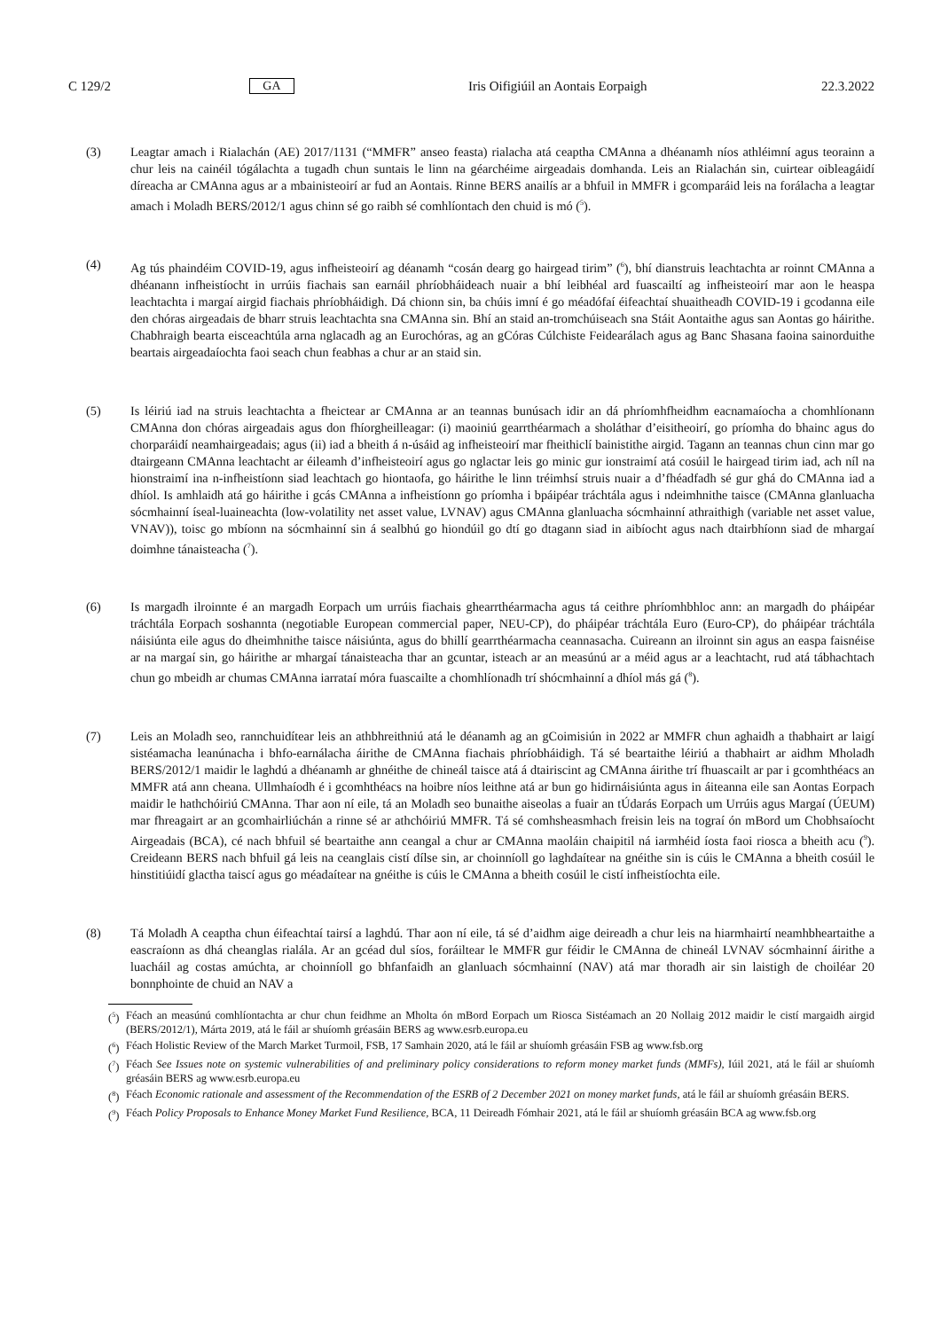C 129/2 GA Iris Oifigiúil an Aontais Eorpaigh 22.3.2022
(3) Leagtar amach i Rialachán (AE) 2017/1131 (“MMFR” anseo feasta) rialacha atá ceaptha CMAnna a dhéanamh níos athléimní agus teorainn a chur leis na cainéil tógálachta a tugadh chun suntais le linn na géarchéime airgeadais domhanda. Leis an Rialachán sin, cuirtear oibleagáidí díreacha ar CMAnna agus ar a mbainisteoirí ar fud an Aontais. Rinne BERS anailís ar a bhfuil in MMFR i gcomparáid leis na forálacha a leagtar amach i Moladh BERS/2012/1 agus chinn sé go raibh sé comhlíontach den chuid is mó (<sup>5</sup>).
(4) Ag tús phaindéim COVID-19, agus infheisteoirí ag déanamh “cosán dearg go hairgead tirim” (<sup>6</sup>), bhí dianstruis leachtachta ar roinnt CMAnna a dhéanann infheistíocht in urrúis fiachais san earnáil phríobháideach nuair a bhí leibhéal ard fuascailtí ag infheisteoirí mar aon le heaspa leachtachta i margaí airgid fiachais phríobháidigh. Dá chionn sin, ba chúis imní é go méadófaí éifeachtaí shuaitheadh COVID-19 i gcodanna eile den chóras airgeadais de bharr struis leachtachta sna CMAnna sin. Bhí an staid an-tromchúiseach sna Stáit Aontaithe agus san Aontas go háirithe. Chabhraigh bearta eisceachtúla arna nglacadh ag an Eurochóras, ag an gCóras Cúlchiste Feidearálach agus ag Banc Shasana faoina sainorduithe beartais airgeadaíochta faoi seach chun feabhas a chur ar an staid sin.
(5) Is léiriú iad na struis leachtachta a fheictear ar CMAnna ar an teannas bunúsach idir an dá phríomhfheidhm eacnamaíocha a chomhlíonann CMAnna don chóras airgeadais agus don fhíorgheilleagar: (i) maoiniú gearrthéarmach a sholáthar d’eisitheoirí, go príomha do bhainc agus do chorparáidí neamhairgeadais; agus (ii) iad a bheith á n-úsáid ag infheisteoirí mar fheithiclí bainistithe airgid. Tagann an teannas chun cinn mar go dtairgeann CMAnna leachtacht ar éileamh d’infheisteoirí agus go nglactar leis go minic gur ionstraimí atá cosúil le hairgead tirim iad, ach níl na hionstraimí ina n-infheistíonn siad leachtach go hiontaofa, go háirithe le linn tréimhsí struis nuair a d’fhéadfadh sé gur ghá do CMAnna iad a dhíol. Is amhlaidh atá go háirithe i gcás CMAnna a infheistíonn go príomha i bpáipéar tráchtála agus i ndeimhnithe taisce (CMAnna glanluacha sócmhainní íseal-luaineachta (low-volatility net asset value, LVNAV) agus CMAnna glanluacha sócmhainní athraithigh (variable net asset value, VNAV)), toisc go mbíonn na sócmhainní sin á sealbhú go hiondúil go dtí go dtagann siad in aibíocht agus nach dtairbhíonn siad de mhargaí doimhne tánaisteacha (<sup>7</sup>).
(6) Is margadh ilroinnte é an margadh Eorpach um urrúis fiachais ghearrthéarmacha agus tá ceithre phríomhbhloc ann: an margadh do pháipéar tráchtála Eorpach soshannta (negotiable European commercial paper, NEU-CP), do pháipéar tráchtála Euro (Euro-CP), do pháipéar tráchtála náisiúnta eile agus do dheimhnithe taisce náisiúnta, agus do bhillí gearrthéarmacha ceannasacha. Cuireann an ilroinnt sin agus an easpa faisnéise ar na margaí sin, go háirithe ar mhargaí tánaisteacha thar an gcuntar, isteach ar an measúnú ar a méid agus ar a leachtacht, rud atá tábhachtach chun go mbeidh ar chumas CMAnna iarrataí móra fuascailte a chomhlíonadh trí shócmhainní a dhíol más gá (<sup>8</sup>).
(7) Leis an Moladh seo, rannchuidítear leis an athbhreithniú atá le déanamh ag an gCoimisiún in 2022 ar MMFR chun aghaidh a thabhairt ar laigí sistéamacha leanúnacha i bhfo-earnálacha áirithe de CMAnna fiachais phríobháidigh. Tá sé beartaithe léiriú a thabhairt ar aidhm Mholadh BERS/2012/1 maidir le laghdú a dhéanamh ar ghnéithe de chineál taisce atá á dtairiscint ag CMAnna áirithe trí fhuascailt ar par i gcomhthéacs an MMFR atá ann cheana. Ullmhaíodh é i gcomhthéacs na hoibre níos leithne atá ar bun go hidirnáisiúnta agus in áiteanna eile san Aontas Eorpach maidir le hathchóiriú CMAnna. Thar aon ní eile, tá an Moladh seo bunaithe aiseolas a fuair an tÚdarás Eorpach um Urrúis agus Margaí (ÚEUM) mar fhreagairt ar an gcomhairliúchán a rinne sé ar athchóiriú MMFR. Tá sé comhsheasmhach freisin leis na tograí ón mBord um Chobhsaíocht Airgeadais (BCA), cé nach bhfuil sé beartaithe ann ceangal a chur ar CMAnna maoláin chaipitil ná iarmhéid íosta faoi riosca a bheith acu (<sup>9</sup>). Creideann BERS nach bhfuil gá leis na ceanglais cistí dílse sin, ar choinníoll go laghdaítear na gnéithe sin is cúis le CMAnna a bheith cosúil le hinstitiúidí glactha taiscí agus go méadaítear na gnéithe is cúis le CMAnna a bheith cosúil le cistí infheistíochta eile.
(8) Tá Moladh A ceaptha chun éifeachtaí tairsí a laghdú. Thar aon ní eile, tá sé d’aidhm aige deireadh a chur leis na hiarmhairtí neamhbheartaithe a eascraíonn as dhá cheanglas rialála. Ar an gcéad dul síos, foráiltear le MMFR gur féidir le CMAnna de chineál LVNAV sócmhainní áirithe a luacháil ag costas amúchta, ar choinníoll go bhfanfaidh an glanluach sócmhainní (NAV) atá mar thoradh air sin laistigh de choiléar 20 bonnphointe de chuid an NAV a
(<sup>5</sup>) Féach an measúnú comhlíontachta ar chur chun feidhme an Mholta ón mBord Eorpach um Riosca Sistéamach an 20 Nollaig 2012 maidir le cistí margaidh airgid (BERS/2012/1), Márta 2019, atá le fáil ar shuíomh gréasáin BERS ag www.esrb.europa.eu
(<sup>6</sup>) Féach Holistic Review of the March Market Turmoil, FSB, 17 Samhain 2020, atá le fáil ar shuíomh gréasáin FSB ag www.fsb.org
(<sup>7</sup>) Féach See Issues note on systemic vulnerabilities of and preliminary policy considerations to reform money market funds (MMFs), Iúil 2021, atá le fáil ar shuíomh gréasáin BERS ag www.esrb.europa.eu
(<sup>8</sup>) Féach Economic rationale and assessment of the Recommendation of the ESRB of 2 December 2021 on money market funds, atá le fáil ar shuíomh gréasáin BERS.
(<sup>9</sup>) Féach Policy Proposals to Enhance Money Market Fund Resilience, BCA, 11 Deireadh Fómhair 2021, atá le fáil ar shuíomh gréasáin BCA ag www.fsb.org